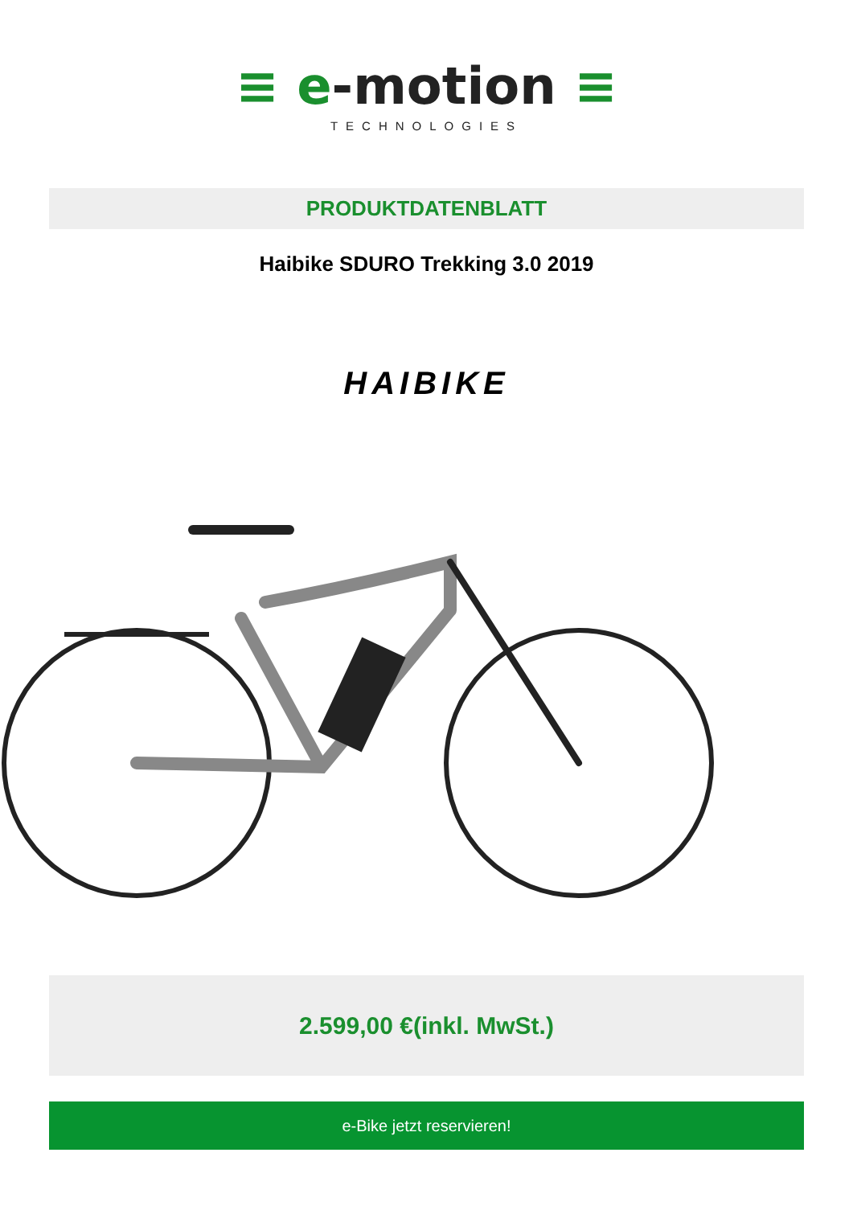≡ e-motion ≡
TECHNOLOGIES
PRODUKTDATENBLATT
Haibike SDURO Trekking 3.0 2019
HAIBIKE
2.599,00 €(inkl. MwSt.)
e-Bike jetzt reservieren!